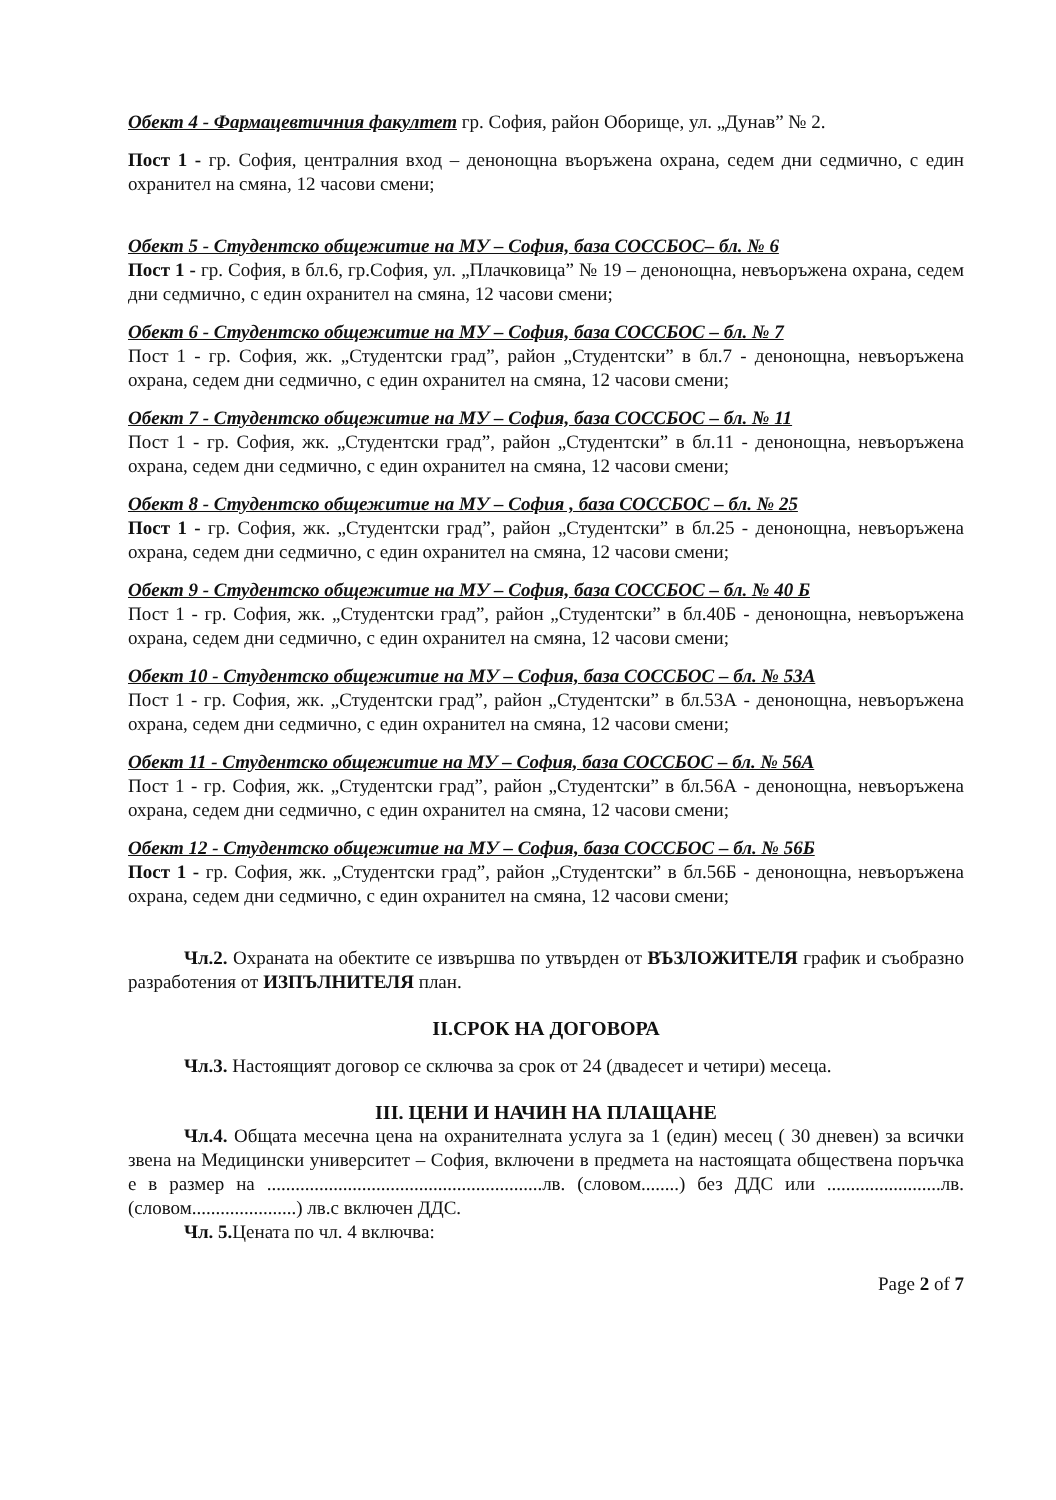Обект 4 - Фармацевтичния факултет гр. София, район Оборище, ул. „Дунав” № 2.
Пост 1 - гр. София, централния вход – денонощна въоръжена охрана, седем дни седмично, с един охранител на смяна, 12 часови смени;
Обект 5 - Студентско общежитие на МУ – София, база СОССБОС– бл. № 6
Пост 1 - гр. София, в бл.6, гр.София, ул. „Плачковица” № 19 – денонощна, невъоръжена охрана, седем дни седмично, с един охранител на смяна, 12 часови смени;
Обект 6 - Студентско общежитие на МУ – София, база СОССБОС – бл. № 7
Пост 1 - гр. София, жк. „Студентски град”, район „Студентски” в бл.7 - денонощна, невъоръжена охрана, седем дни седмично, с един охранител на смяна, 12 часови смени;
Обект 7 - Студентско общежитие на МУ – София, база СОССБОС – бл. № 11
Пост 1 - гр. София, жк. „Студентски град”, район „Студентски” в бл.11 - денонощна, невъоръжена охрана, седем дни седмично, с един охранител на смяна, 12 часови смени;
Обект 8 - Студентско общежитие на МУ – София , база СОССБОС – бл. № 25
Пост 1 - гр. София, жк. „Студентски град”, район „Студентски” в бл.25 - денонощна, невъоръжена охрана, седем дни седмично, с един охранител на смяна, 12 часови смени;
Обект 9 - Студентско общежитие на МУ – София, база СОССБОС – бл. № 40 Б
Пост 1 - гр. София, жк. „Студентски град”, район „Студентски” в бл.40Б - денонощна, невъоръжена охрана, седем дни седмично, с един охранител на смяна, 12 часови смени;
Обект 10 - Студентско общежитие на МУ – София, база СОССБОС – бл. № 53А
Пост 1 - гр. София, жк. „Студентски град”, район „Студентски” в бл.53А - денонощна, невъоръжена охрана, седем дни седмично, с един охранител на смяна, 12 часови смени;
Обект 11 - Студентско общежитие на МУ – София, база СОССБОС – бл. № 56А
Пост 1 - гр. София, жк. „Студентски град”, район „Студентски” в бл.56А - денонощна, невъоръжена охрана, седем дни седмично, с един охранител на смяна, 12 часови смени;
Обект 12 - Студентско общежитие на МУ – София, база СОССБОС – бл. № 56Б
Пост 1 - гр. София, жк. „Студентски град”, район „Студентски” в бл.56Б - денонощна, невъоръжена охрана, седем дни седмично, с един охранител на смяна, 12 часови смени;
Чл.2. Охраната на обектите се извършва по утвърден от ВЪЗЛОЖИТЕЛЯ график и съобразно разработения от ИЗПЪЛНИТЕЛЯ план.
II.СРОК НА ДОГОВОРА
Чл.3. Настоящият договор се сключва за срок от 24 (двадесет и четири) месеца.
III. ЦЕНИ И НАЧИН НА ПЛАЩАНЕ
Чл.4. Общата месечна цена на охранителната услуга за 1 (един) месец ( 30 дневен) за всички звена на Медицински университет – София, включени в предмета на настоящата обществена поръчка е в размер на ..........................................................лв. (словом........) без ДДС или ........................лв. (словом......................) лв.с включен ДДС.
Чл. 5. Цената по чл. 4 включва:
Page 2 of 7